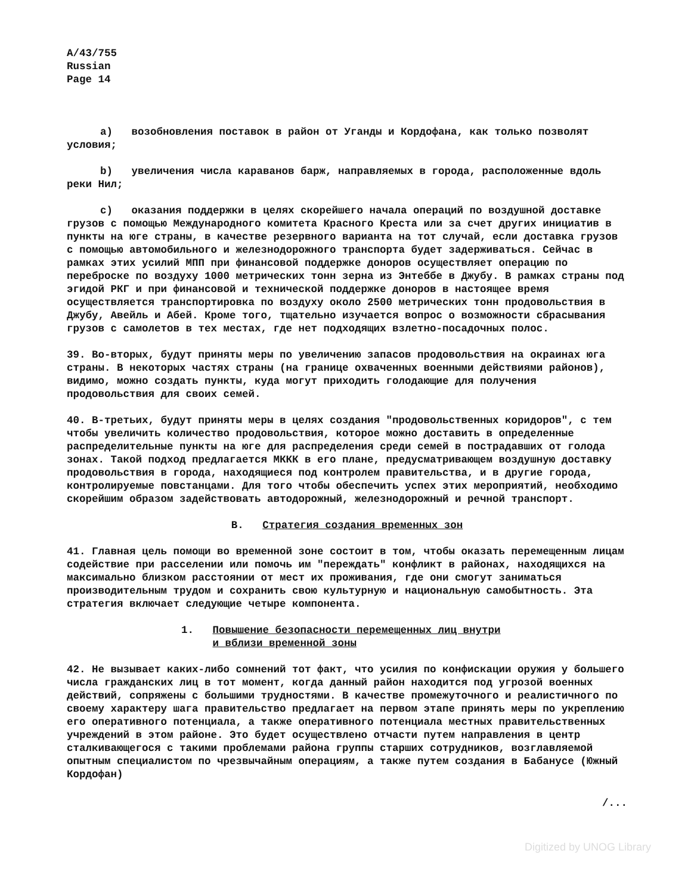A/43/755
Russian
Page 14
a) возобновления поставок в район от Уганды и Кордофана, как только позволят условия;
b) увеличения числа караванов барж, направляемых в города, расположенные вдоль реки Нил;
c) оказания поддержки в целях скорейшего начала операций по воздушной доставке грузов с помощью Международного комитета Красного Креста или за счет других инициатив в пункты на юге страны, в качестве резервного варианта на тот случай, если доставка грузов с помощью автомобильного и железнодорожного транспорта будет задерживаться. Сейчас в рамках этих усилий МПП при финансовой поддержке доноров осуществляет операцию по переброске по воздуху 1000 метрических тонн зерна из Энтеббе в Джубу. В рамках страны под эгидой РКГ и при финансовой и технической поддержке доноров в настоящее время осуществляется транспортировка по воздуху около 2500 метрических тонн продовольствия в Джубу, Авейль и Абей. Кроме того, тщательно изучается вопрос о возможности сбрасывания грузов с самолетов в тех местах, где нет подходящих взлетно-посадочных полос.
39. Во-вторых, будут приняты меры по увеличению запасов продовольствия на окраинах юга страны. В некоторых частях страны (на границе охваченных военными действиями районов), видимо, можно создать пункты, куда могут приходить голодающие для получения продовольствия для своих семей.
40. В-третьих, будут приняты меры в целях создания "продовольственных коридоров", с тем чтобы увеличить количество продовольствия, которое можно доставить в определенные распределительные пункты на юге для распределения среди семей в пострадавших от голода зонах. Такой подход предлагается МККК в его плане, предусматривающем воздушную доставку продовольствия в города, находящиеся под контролем правительства, и в другие города, контролируемые повстанцами. Для того чтобы обеспечить успех этих мероприятий, необходимо скорейшим образом задействовать автодорожный, железнодорожный и речной транспорт.
B. Стратегия создания временных зон
41. Главная цель помощи во временной зоне состоит в том, чтобы оказать перемещенным лицам содействие при расселении или помочь им "переждать" конфликт в районах, находящихся на максимально близком расстоянии от мест их проживания, где они смогут заниматься производительным трудом и сохранить свою культурную и национальную самобытность. Эта стратегия включает следующие четыре компонента.
1. Повышение безопасности перемещенных лиц внутри
и вблизи временной зоны
42. Не вызывает каких-либо сомнений тот факт, что усилия по конфискации оружия у большего числа гражданских лиц в тот момент, когда данный район находится под угрозой военных действий, сопряжены с большими трудностями. В качестве промежуточного и реалистичного по своему характеру шага правительство предлагает на первом этапе принять меры по укреплению его оперативного потенциала, а также оперативного потенциала местных правительственных учреждений в этом районе. Это будет осуществлено отчасти путем направления в центр сталкивающегося с такими проблемами района группы старших сотрудников, возглавляемой опытным специалистом по чрезвычайным операциям, а также путем создания в Бабанусе (Южный Кордофан)
/...
Digitized by UNOG Library